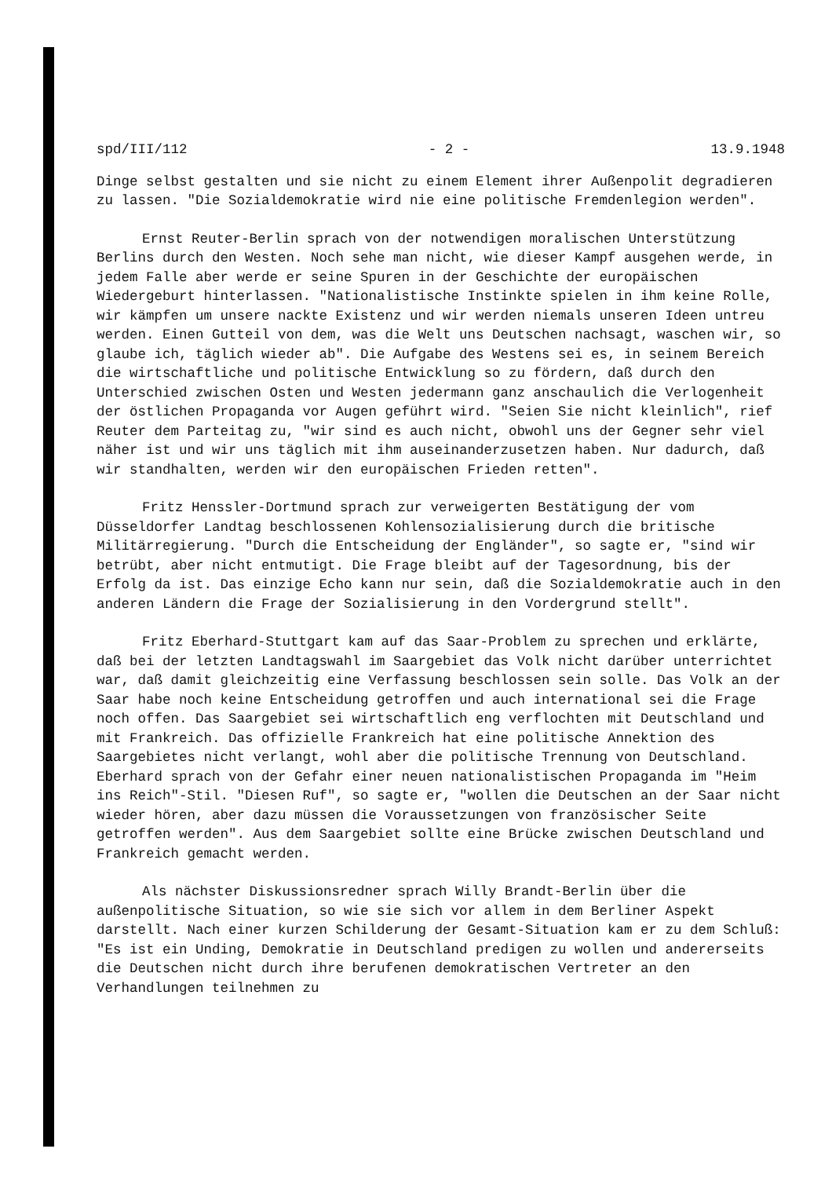spd/III/112 - 2 - 13.9.1948
Dinge selbst gestalten und sie nicht zu einem Element ihrer Außenpolit degradieren zu lassen. "Die Sozialdemokratie wird nie eine politische Fremdenlegion werden".
Ernst Reuter-Berlin sprach von der notwendigen moralischen Unterstützung Berlins durch den Westen. Noch sehe man nicht, wie dieser Kampf ausgehen werde, in jedem Falle aber werde er seine Spuren in der Geschichte der europäischen Wiedergeburt hinterlassen. "Nationalistische Instinkte spielen in ihm keine Rolle, wir kämpfen um unsere nackte Existenz und wir werden niemals unseren Ideen untreu werden. Einen Gutteil von dem, was die Welt uns Deutschen nachsagt, waschen wir, so glaube ich, täglich wieder ab". Die Aufgabe des Westens sei es, in seinem Bereich die wirtschaftliche und politische Entwicklung so zu fördern, daß durch den Unterschied zwischen Osten und Westen jedermann ganz anschaulich die Verlogenheit der östlichen Propaganda vor Augen geführt wird. "Seien Sie nicht kleinlich", rief Reuter dem Parteitag zu, "wir sind es auch nicht, obwohl uns der Gegner sehr viel näher ist und wir uns täglich mit ihm auseinanderzusetzen haben. Nur dadurch, daß wir standhalten, werden wir den europäischen Frieden retten".
Fritz Henssler-Dortmund sprach zur verweigerten Bestätigung der vom Düsseldorfer Landtag beschlossenen Kohlensozialisierung durch die britische Militärregierung. "Durch die Entscheidung der Engländer", so sagte er, "sind wir betrübt, aber nicht entmutigt. Die Frage bleibt auf der Tagesordnung, bis der Erfolg da ist. Das einzige Echo kann nur sein, daß die Sozialdemokratie auch in den anderen Ländern die Frage der Sozialisierung in den Vordergrund stellt".
Fritz Eberhard-Stuttgart kam auf das Saar-Problem zu sprechen und erklärte, daß bei der letzten Landtagswahl im Saargebiet das Volk nicht darüber unterrichtet war, daß damit gleichzeitig eine Verfassung beschlossen sein solle. Das Volk an der Saar habe noch keine Entscheidung getroffen und auch international sei die Frage noch offen. Das Saargebiet sei wirtschaftlich eng verflochten mit Deutschland und mit Frankreich. Das offizielle Frankreich hat eine politische Annektion des Saargebietes nicht verlangt, wohl aber die politische Trennung von Deutschland. Eberhard sprach von der Gefahr einer neuen nationalistischen Propaganda im "Heim ins Reich"-Stil. "Diesen Ruf", so sagte er, "wollen die Deutschen an der Saar nicht wieder hören, aber dazu müssen die Voraussetzungen von französischer Seite getroffen werden". Aus dem Saargebiet sollte eine Brücke zwischen Deutschland und Frankreich gemacht werden.
Als nächster Diskussionsredner sprach Willy Brandt-Berlin über die außenpolitische Situation, so wie sie sich vor allem in dem Berliner Aspekt darstellt. Nach einer kurzen Schilderung der Gesamt-Situation kam er zu dem Schluß: "Es ist ein Unding, Demokratie in Deutschland predigen zu wollen und andererseits die Deutschen nicht durch ihre berufenen demokratischen Vertreter an den Verhandlungen teilnehmen zu